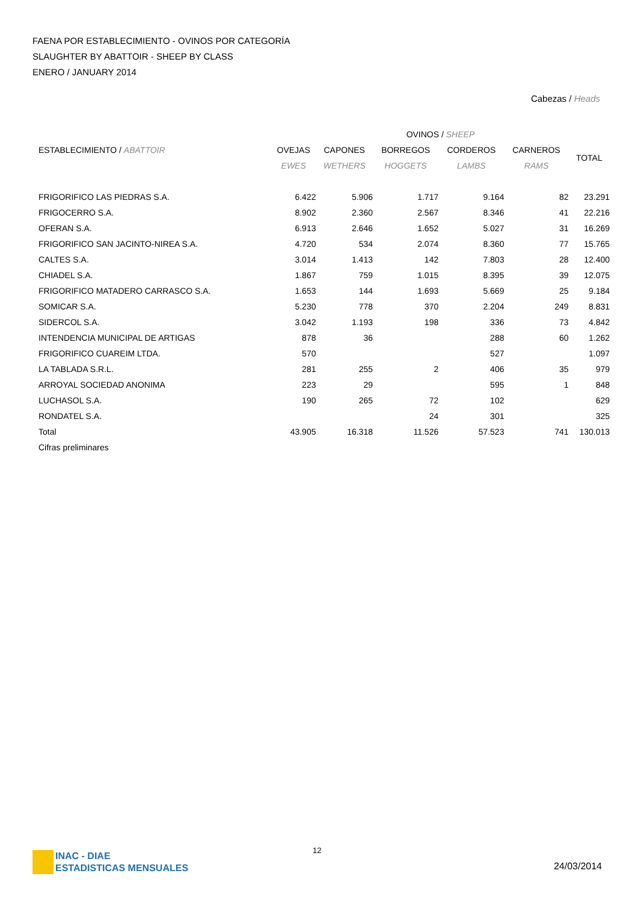FAENA POR ESTABLECIMIENTO - OVINOS POR CATEGORÍA
SLAUGHTER BY ABATTOIR - SHEEP BY CLASS
ENERO / JANUARY 2014
Cabezas / Heads
| | OVINOS / SHEEP | | | | | |
| --- | --- | --- | --- | --- | --- | --- |
| ESTABLECIMIENTO / ABATTOIR | OVEJAS | CAPONES | BORREGOS | CORDEROS | CARNEROS | TOTAL |
| | EWES | WETHERS | HOGGETS | LAMBS | RAMS | |
| FRIGORIFICO LAS PIEDRAS S.A. | 6.422 | 5.906 | 1.717 | 9.164 | 82 | 23.291 |
| FRIGOCERRO S.A. | 8.902 | 2.360 | 2.567 | 8.346 | 41 | 22.216 |
| OFERAN S.A. | 6.913 | 2.646 | 1.652 | 5.027 | 31 | 16.269 |
| FRIGORIFICO SAN JACINTO-NIREA S.A. | 4.720 | 534 | 2.074 | 8.360 | 77 | 15.765 |
| CALTES S.A. | 3.014 | 1.413 | 142 | 7.803 | 28 | 12.400 |
| CHIADEL S.A. | 1.867 | 759 | 1.015 | 8.395 | 39 | 12.075 |
| FRIGORIFICO MATADERO CARRASCO S.A. | 1.653 | 144 | 1.693 | 5.669 | 25 | 9.184 |
| SOMICAR S.A. | 5.230 | 778 | 370 | 2.204 | 249 | 8.831 |
| SIDERCOL S.A. | 3.042 | 1.193 | 198 | 336 | 73 | 4.842 |
| INTENDENCIA MUNICIPAL DE ARTIGAS | 878 | 36 | | 288 | 60 | 1.262 |
| FRIGORIFICO CUAREIM LTDA. | 570 | | | 527 | | 1.097 |
| LA TABLADA S.R.L. | 281 | 255 | 2 | 406 | 35 | 979 |
| ARROYAL SOCIEDAD ANONIMA | 223 | 29 | | 595 | 1 | 848 |
| LUCHASOL S.A. | 190 | 265 | 72 | 102 | | 629 |
| RONDATEL S.A. | | | 24 | 301 | | 325 |
| Total | 43.905 | 16.318 | 11.526 | 57.523 | 741 | 130.013 |
| Cifras preliminares | | | | | | |
INAC - DIAE
ESTADISTICAS MENSUALES
12
24/03/2014